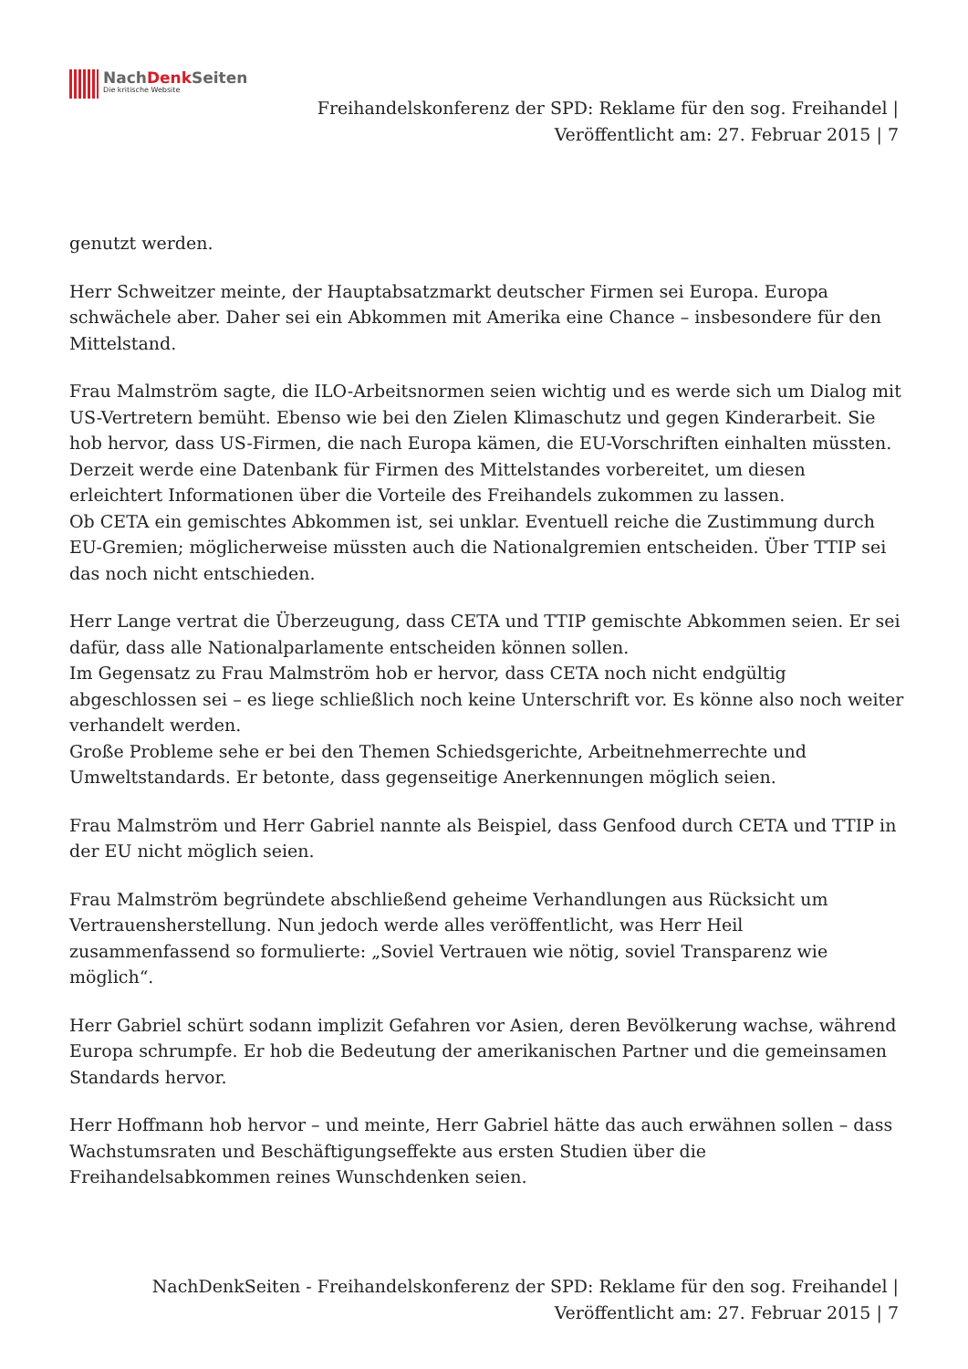NachDenk Seiten
Die kritische Website
Freihandelskonferenz der SPD: Reklame für den sog. Freihandel | Veröffentlicht am: 27. Februar 2015 | 7
genutzt werden.
Herr Schweitzer meinte, der Hauptabsatzmarkt deutscher Firmen sei Europa. Europa schwächele aber. Daher sei ein Abkommen mit Amerika eine Chance – insbesondere für den Mittelstand.
Frau Malmström sagte, die ILO-Arbeitsnormen seien wichtig und es werde sich um Dialog mit US-Vertretern bemüht. Ebenso wie bei den Zielen Klimaschutz und gegen Kinderarbeit. Sie hob hervor, dass US-Firmen, die nach Europa kämen, die EU-Vorschriften einhalten müssten.
Derzeit werde eine Datenbank für Firmen des Mittelstandes vorbereitet, um diesen erleichtert Informationen über die Vorteile des Freihandels zukommen zu lassen.
Ob CETA ein gemischtes Abkommen ist, sei unklar. Eventuell reiche die Zustimmung durch EU-Gremien; möglicherweise müssten auch die Nationalgremien entscheiden. Über TTIP sei das noch nicht entschieden.
Herr Lange vertrat die Überzeugung, dass CETA und TTIP gemischte Abkommen seien. Er sei dafür, dass alle Nationalparlamente entscheiden können sollen.
Im Gegensatz zu Frau Malmström hob er hervor, dass CETA noch nicht endgültig abgeschlossen sei – es liege schließlich noch keine Unterschrift vor. Es könne also noch weiter verhandelt werden.
Große Probleme sehe er bei den Themen Schiedsgerichte, Arbeitnehmerrechte und Umweltstandards. Er betonte, dass gegenseitige Anerkennungen möglich seien.
Frau Malmström und Herr Gabriel nannte als Beispiel, dass Genfood durch CETA und TTIP in der EU nicht möglich seien.
Frau Malmström begründete abschließend geheime Verhandlungen aus Rücksicht um Vertrauensherstellung. Nun jedoch werde alles veröffentlicht, was Herr Heil zusammenfassend so formulierte: „Soviel Vertrauen wie nötig, soviel Transparenz wie möglich“.
Herr Gabriel schürt sodann implizit Gefahren vor Asien, deren Bevölkerung wachse, während Europa schrumpfe. Er hob die Bedeutung der amerikanischen Partner und die gemeinsamen Standards hervor.
Herr Hoffmann hob hervor – und meinte, Herr Gabriel hätte das auch erwähnen sollen – dass Wachstumsraten und Beschäftigungseffekte aus ersten Studien über die Freihandelsabkommen reines Wunschdenken seien.
NachDenkSeiten - Freihandelskonferenz der SPD: Reklame für den sog. Freihandel | Veröffentlicht am: 27. Februar 2015 | 7